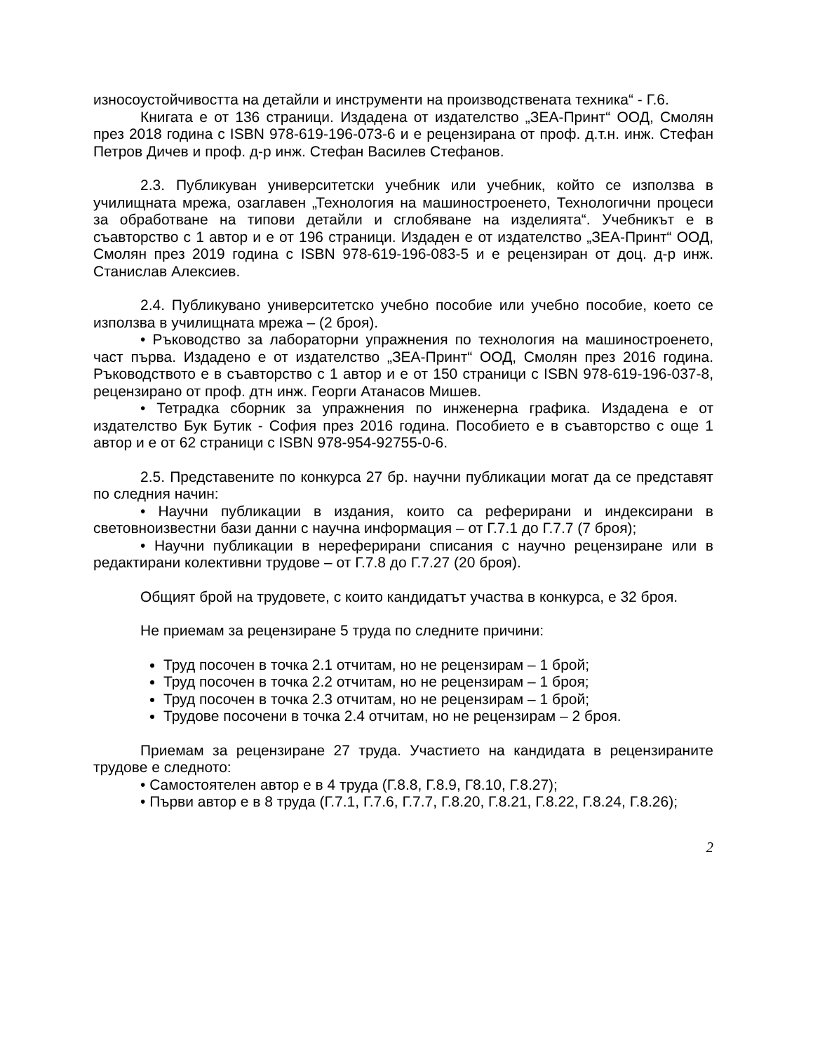износоустойчивостта на детайли и инструменти на производствената техника“ - Г.6.
Книгата е от 136 страници. Издадена от издателство „ЗЕА-Принт“ ООД, Смолян през 2018 година с ISBN 978-619-196-073-6 и е рецензирана от проф. д.т.н. инж. Стефан Петров Дичев и проф. д-р инж. Стефан Василев Стефанов.
2.3. Публикуван университетски учебник или учебник, който се използва в училищната мрежа, озаглавен „Технология на машиностроенето, Технологични процеси за обработване на типови детайли и сглобяване на изделията“. Учебникът е в съавторство с 1 автор и е от 196 страници. Издаден е от издателство „ЗЕА-Принт“ ООД, Смолян през 2019 година с ISBN 978-619-196-083-5 и е рецензиран от доц. д-р инж. Станислав Алексиев.
2.4. Публикувано университетско учебно пособие или учебно пособие, което се използва в училищната мрежа – (2 броя).
• Ръководство за лабораторни упражнения по технология на машиностроенето, част първа. Издадено е от издателство „ЗЕА-Принт“ ООД, Смолян през 2016 година. Ръководството е в съавторство с 1 автор и е от 150 страници с ISBN 978-619-196-037-8, рецензирано от проф. дтн инж. Георги Атанасов Мишев.
• Тетрадка сборник за упражнения по инженерна графика. Издадена е от издателство Бук Бутик - София през 2016 година. Пособието е в съавторство с още 1 автор и е от 62 страници с ISBN 978-954-92755-0-6.
2.5. Представените по конкурса 27 бр. научни публикации могат да се представят по следния начин:
• Научни публикации в издания, които са реферирани и индексирани в световноизвестни бази данни с научна информация – от Г.7.1 до Г.7.7 (7 броя);
• Научни публикации в нереферирани списания с научно рецензиране или в редактирани колективни трудове – от Г.7.8 до Г.7.27 (20 броя).
Общият брой на трудовете, с които кандидатът участва в конкурса, е 32 броя.
Не приемам за рецензиране 5 труда по следните причини:
Труд посочен в точка 2.1 отчитам, но не рецензирам – 1 брой;
Труд посочен в точка 2.2 отчитам, но не рецензирам – 1 броя;
Труд посочен в точка 2.3 отчитам, но не рецензирам – 1 брой;
Трудове посочени в точка 2.4 отчитам, но не рецензирам – 2 броя.
Приемам за рецензиране 27 труда. Участието на кандидата в рецензираните трудове е следното:
• Самостоятелен автор е в 4 труда (Г.8.8, Г.8.9, Г8.10, Г.8.27);
• Първи автор е в 8 труда (Г.7.1, Г.7.6, Г.7.7, Г.8.20, Г.8.21, Г.8.22, Г.8.24, Г.8.26);
2